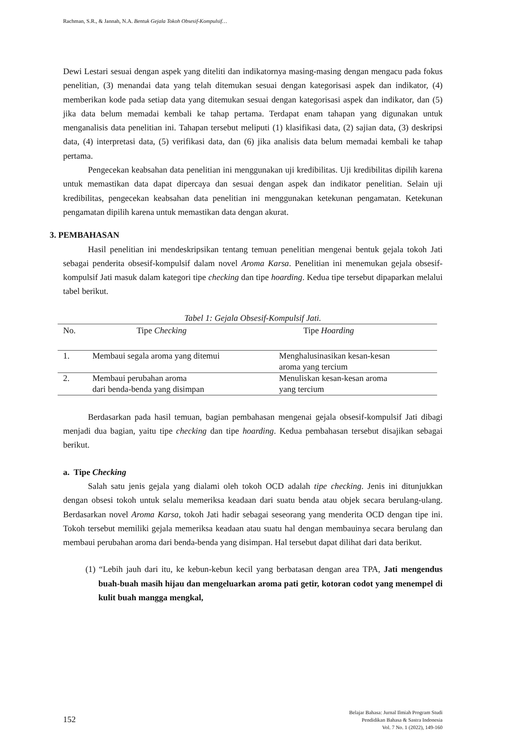Rachman, S.R., & Jannah, N.A. Bentuk Gejala Tokoh Obsesif-Kompulsif…
Dewi Lestari sesuai dengan aspek yang diteliti dan indikatornya masing-masing dengan mengacu pada fokus penelitian, (3) menandai data yang telah ditemukan sesuai dengan kategorisasi aspek dan indikator, (4) memberikan kode pada setiap data yang ditemukan sesuai dengan kategorisasi aspek dan indikator, dan (5) jika data belum memadai kembali ke tahap pertama. Terdapat enam tahapan yang digunakan untuk menganalisis data penelitian ini. Tahapan tersebut meliputi (1) klasifikasi data, (2) sajian data, (3) deskripsi data, (4) interpretasi data, (5) verifikasi data, dan (6) jika analisis data belum memadai kembali ke tahap pertama.
Pengecekan keabsahan data penelitian ini menggunakan uji kredibilitas. Uji kredibilitas dipilih karena untuk memastikan data dapat dipercaya dan sesuai dengan aspek dan indikator penelitian. Selain uji kredibilitas, pengecekan keabsahan data penelitian ini menggunakan ketekunan pengamatan. Ketekunan pengamatan dipilih karena untuk memastikan data dengan akurat.
3. PEMBAHASAN
Hasil penelitian ini mendeskripsikan tentang temuan penelitian mengenai bentuk gejala tokoh Jati sebagai penderita obsesif-kompulsif dalam novel Aroma Karsa. Penelitian ini menemukan gejala obsesif-kompulsif Jati masuk dalam kategori tipe checking dan tipe hoarding. Kedua tipe tersebut dipaparkan melalui tabel berikut.
Tabel 1: Gejala Obsesif-Kompulsif Jati.
| No. | Tipe Checking | Tipe Hoarding |
| --- | --- | --- |
| 1. | Membaui segala aroma yang ditemui | Menghalusinasikan kesan-kesan aroma yang tercium |
| 2. | Membaui perubahan aroma dari benda-benda yang disimpan | Menuliskan kesan-kesan aroma yang tercium |
Berdasarkan pada hasil temuan, bagian pembahasan mengenai gejala obsesif-kompulsif Jati dibagi menjadi dua bagian, yaitu tipe checking dan tipe hoarding. Kedua pembahasan tersebut disajikan sebagai berikut.
a. Tipe Checking
Salah satu jenis gejala yang dialami oleh tokoh OCD adalah tipe checking. Jenis ini ditunjukkan dengan obsesi tokoh untuk selalu memeriksa keadaan dari suatu benda atau objek secara berulang-ulang. Berdasarkan novel Aroma Karsa, tokoh Jati hadir sebagai seseorang yang menderita OCD dengan tipe ini. Tokoh tersebut memiliki gejala memeriksa keadaan atau suatu hal dengan membauinya secara berulang dan membaui perubahan aroma dari benda-benda yang disimpan. Hal tersebut dapat dilihat dari data berikut.
(1) “Lebih jauh dari itu, ke kebun-kebun kecil yang berbatasan dengan area TPA, Jati mengendus buah-buah masih hijau dan mengeluarkan aroma pati getir, kotoran codot yang menempel di kulit buah mangga mengkal,
152
Belajar Bahasa: Jurnal Ilmiah Program Studi
Pendidikan Bahasa & Sastra Indonesia
Vol. 7 No. 1 (2022), 149-160